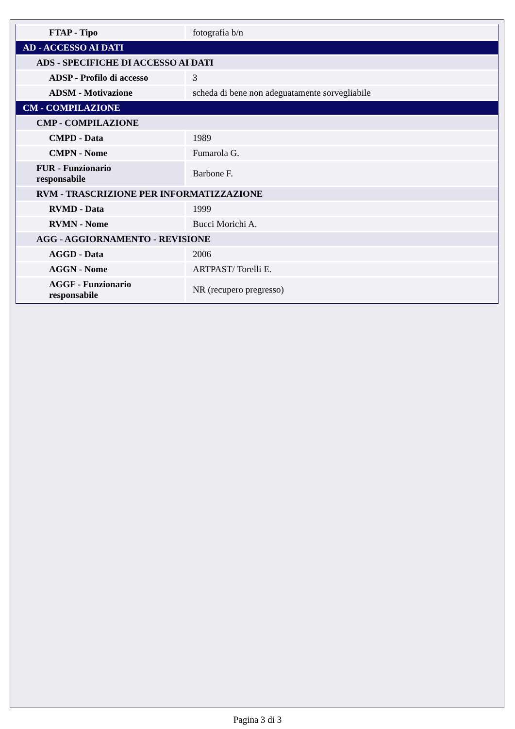| FTAP - Tipo | fotografia b/n |
| AD - ACCESSO AI DATI | |
| ADS - SPECIFICHE DI ACCESSO AI DATI | |
| ADSP - Profilo di accesso | 3 |
| ADSM - Motivazione | scheda di bene non adeguatamente sorvegliabile |
| CM - COMPILAZIONE | |
| CMP - COMPILAZIONE | |
| CMPD - Data | 1989 |
| CMPN - Nome | Fumarola G. |
| FUR - Funzionario responsabile | Barbone F. |
| RVM - TRASCRIZIONE PER INFORMATIZZAZIONE | |
| RVMD - Data | 1999 |
| RVMN - Nome | Bucci Morichi A. |
| AGG - AGGIORNAMENTO - REVISIONE | |
| AGGD - Data | 2006 |
| AGGN - Nome | ARTPAST/ Torelli E. |
| AGGF - Funzionario responsabile | NR (recupero pregresso) |
Pagina 3 di 3